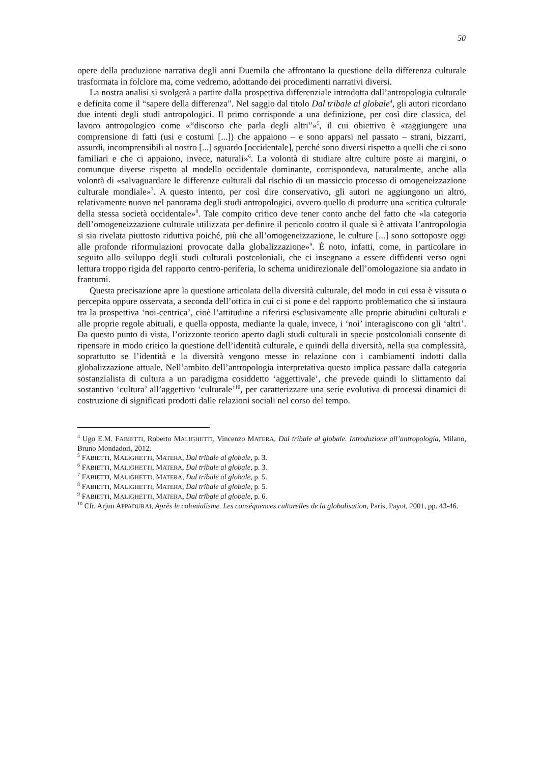50
opere della produzione narrativa degli anni Duemila che affrontano la questione della differenza culturale trasformata in folclore ma, come vedremo, adottando dei procedimenti narrativi diversi.
La nostra analisi si svolgerà a partire dalla prospettiva differenziale introdotta dall’antropologia culturale e definita come il “sapere della differenza”. Nel saggio dal titolo Dal tribale al globale<sup>4</sup>, gli autori ricordano due intenti degli studi antropologici. Il primo corrisponde a una definizione, per così dire classica, del lavoro antropologico come «“discorso che parla degli altri”»<sup>5</sup>, il cui obiettivo è «raggiungere una comprensione di fatti (usi e costumi [...]) che appaiono – e sono apparsi nel passato – strani, bizzarri, assurdi, incomprensibili al nostro [...] sguardo [occidentale], perché sono diversi rispetto a quelli che ci sono familiari e che ci appaiono, invece, naturali»<sup>6</sup>. La volontà di studiare altre culture poste ai margini, o comunque diverse rispetto al modello occidentale dominante, corrispondeva, naturalmente, anche alla volontà di «salvaguardare le differenze culturali dal rischio di un massiccio processo di omogeneizzazione culturale mondiale»<sup>7</sup>. A questo intento, per così dire conservativo, gli autori ne aggiungono un altro, relativamente nuovo nel panorama degli studi antropologici, ovvero quello di produrre una «critica culturale della stessa società occidentale»<sup>8</sup>. Tale compito critico deve tener conto anche del fatto che «la categoria dell’omogeneizzazione culturale utilizzata per definire il pericolo contro il quale si è attivata l’antropologia si sia rivelata piuttosto riduttiva poiché, più che all’omogeneizzazione, le culture [...] sono sottoposte oggi alle profonde riformulazioni provocate dalla globalizzazione»<sup>9</sup>. È noto, infatti, come, in particolare in seguito allo sviluppo degli studi culturali postcoloniali, che ci insegnano a essere diffidenti verso ogni lettura troppo rigida del rapporto centro-periferia, lo schema unidirezionale dell’omologazione sia andato in frantumi.
Questa precisazione apre la questione articolata della diversità culturale, del modo in cui essa è vissuta o percepita oppure osservata, a seconda dell’ottica in cui ci si pone e del rapporto problematico che si instaura tra la prospettiva ‘noi-centrica’, cioè l’attitudine a riferirsi esclusivamente alle proprie abitudini culturali e alle proprie regole abituali, e quella opposta, mediante la quale, invece, i ‘noi’ interagiscono con gli ‘altri’. Da questo punto di vista, l’orizzonte teorico aperto dagli studi culturali in specie postcoloniali consente di ripensare in modo critico la questione dell’identità culturale, e quindi della diversità, nella sua complessità, soprattutto se l’identità e la diversità vengono messe in relazione con i cambiamenti indotti dalla globalizzazione attuale. Nell’ambito dell’antropologia interpretativa questo implica passare dalla categoria sostanzialista di cultura a un paradigma cosiddetto ‘aggettivale’, che prevede quindi lo slittamento dal sostantivo ‘cultura’ all’aggettivo ‘culturale’<sup>10</sup>, per caratterizzare una serie evolutiva di processi dinamici di costruzione di significati prodotti dalle relazioni sociali nel corso del tempo.
<sup>4</sup> Ugo E.M. FABIETTI, Roberto MALIGHETTI, Vincenzo MATERA, Dal tribale al globale. Introduzione all’antropologia, Milano, Bruno Mondadori, 2012.
<sup>5</sup> FABIETTI, MALIGHETTI, MATERA, Dal tribale al globale, p. 3.
<sup>6</sup> FABIETTI, MALIGHETTI, MATERA, Dal tribale al globale, p. 3.
<sup>7</sup> FABIETTI, MALIGHETTI, MATERA, Dal tribale al globale, p. 5.
<sup>8</sup> FABIETTI, MALIGHETTI, MATERA, Dal tribale al globale, p. 5.
<sup>9</sup> FABIETTI, MALIGHETTI, MATERA, Dal tribale al globale, p. 6.
<sup>10</sup> Cfr. Arjun APPADURAI, Après le colonialisme. Les conséquences culturelles de la globalisation, Paris, Payot, 2001, pp. 43-46.